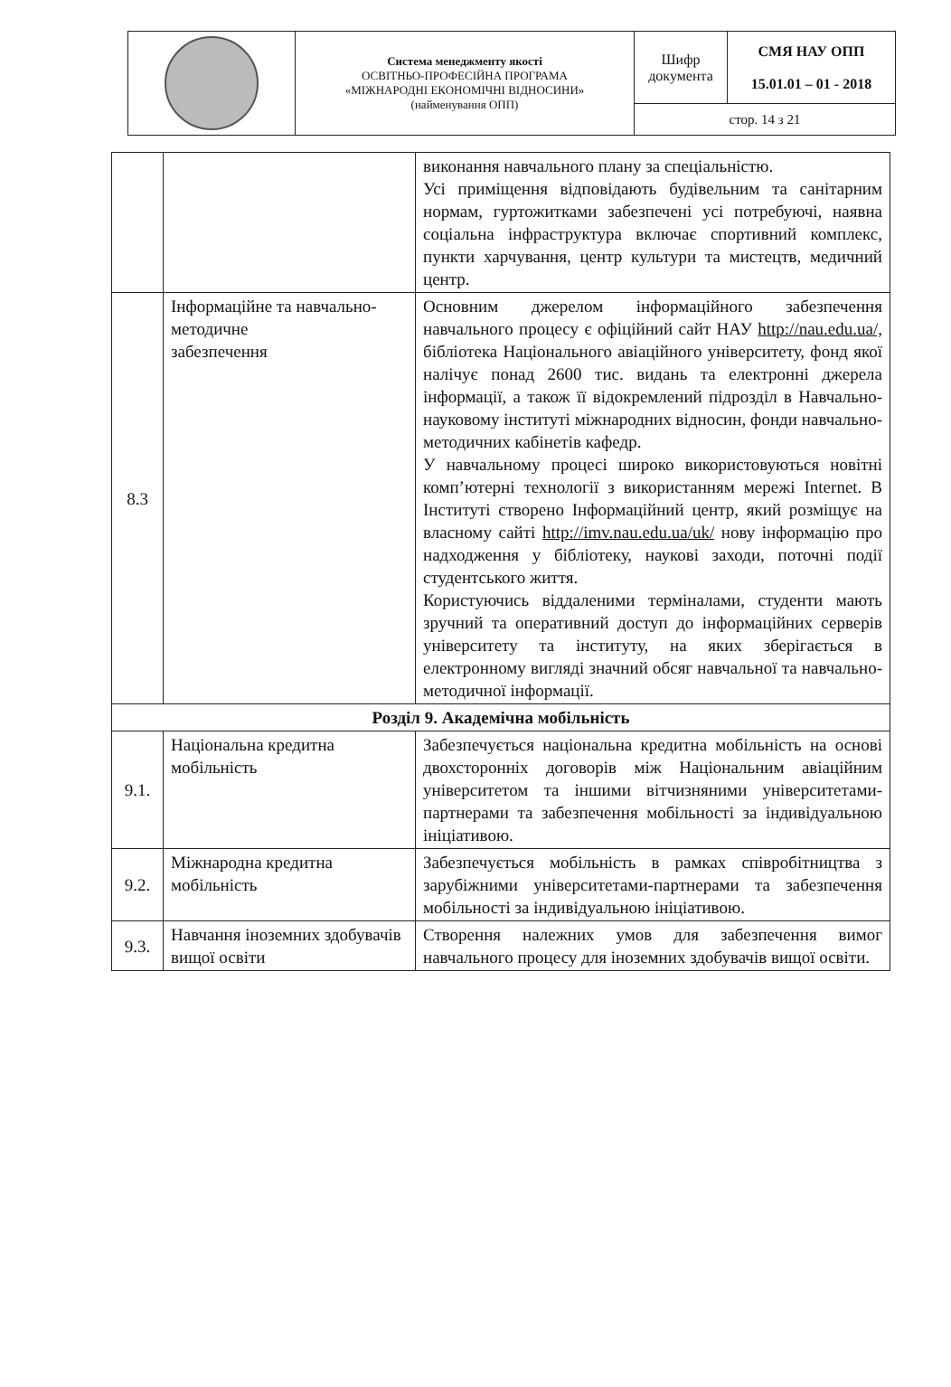| | Система менеджменту якості ОСВІТНЬО-ПРОФЕСІЙНА ПРОГРАМА «МІЖНАРОДНІ ЕКОНОМІЧНІ ВІДНОСИНИ» (найменування ОПП) | Шифр документа | СМЯ НАУ ОПП 15.01.01 – 01 - 2018 |
| | | стор. 14 з 21 | |
| | | виконання навчального плану за спеціальністю. Усі приміщення відповідають будівельним та санітарним нормам, гуртожитками забезпечені усі потребуючі, наявна соціальна інфраструктура включає спортивний комплекс, пункти харчування, центр культури та мистецтв, медичний центр. |
| 8.3 | Інформаційне та навчально-методичне забезпечення | Основним джерелом інформаційного забезпечення навчального процесу є офіційний сайт НАУ http://nau.edu.ua/, бібліотека Національного авіаційного університету, фонд якої налічує понад 2600 тис. видань та електронні джерела інформації, а також її відокремлений підрозділ в Навчально-науковому інституті міжнародних відносин, фонди навчально-методичних кабінетів кафедр. У навчальному процесі широко використовуються новітні комп’ютерні технології з використанням мережі Internet. В Інституті створено Інформаційний центр, який розміщує на власному сайті http://imv.nau.edu.ua/uk/ нову інформацію про надходження у бібліотеку, наукові заходи, поточні події студентського життя. Користуючись віддаленими терміналами, студенти мають зручний та оперативний доступ до інформаційних серверів університету та інституту, на яких зберігається в електронному вигляді значний обсяг навчальної та навчально-методичної інформації. |
| Розділ 9. Академічна мобільність | | |
| 9.1. | Національна кредитна мобільність | Забезпечується національна кредитна мобільність на основі двохсторонніх договорів між Національним авіаційним університетом та іншими вітчизняними університетами-партнерами та забезпечення мобільності за індивідуальною ініціативою. |
| 9.2. | Міжнародна кредитна мобільність | Забезпечується мобільність в рамках співробітництва з зарубіжними університетами-партнерами та забезпечення мобільності за індивідуальною ініціативою. |
| 9.3. | Навчання іноземних здобувачів вищої освіти | Створення належних умов для забезпечення вимог навчального процесу для іноземних здобувачів вищої освіти. |